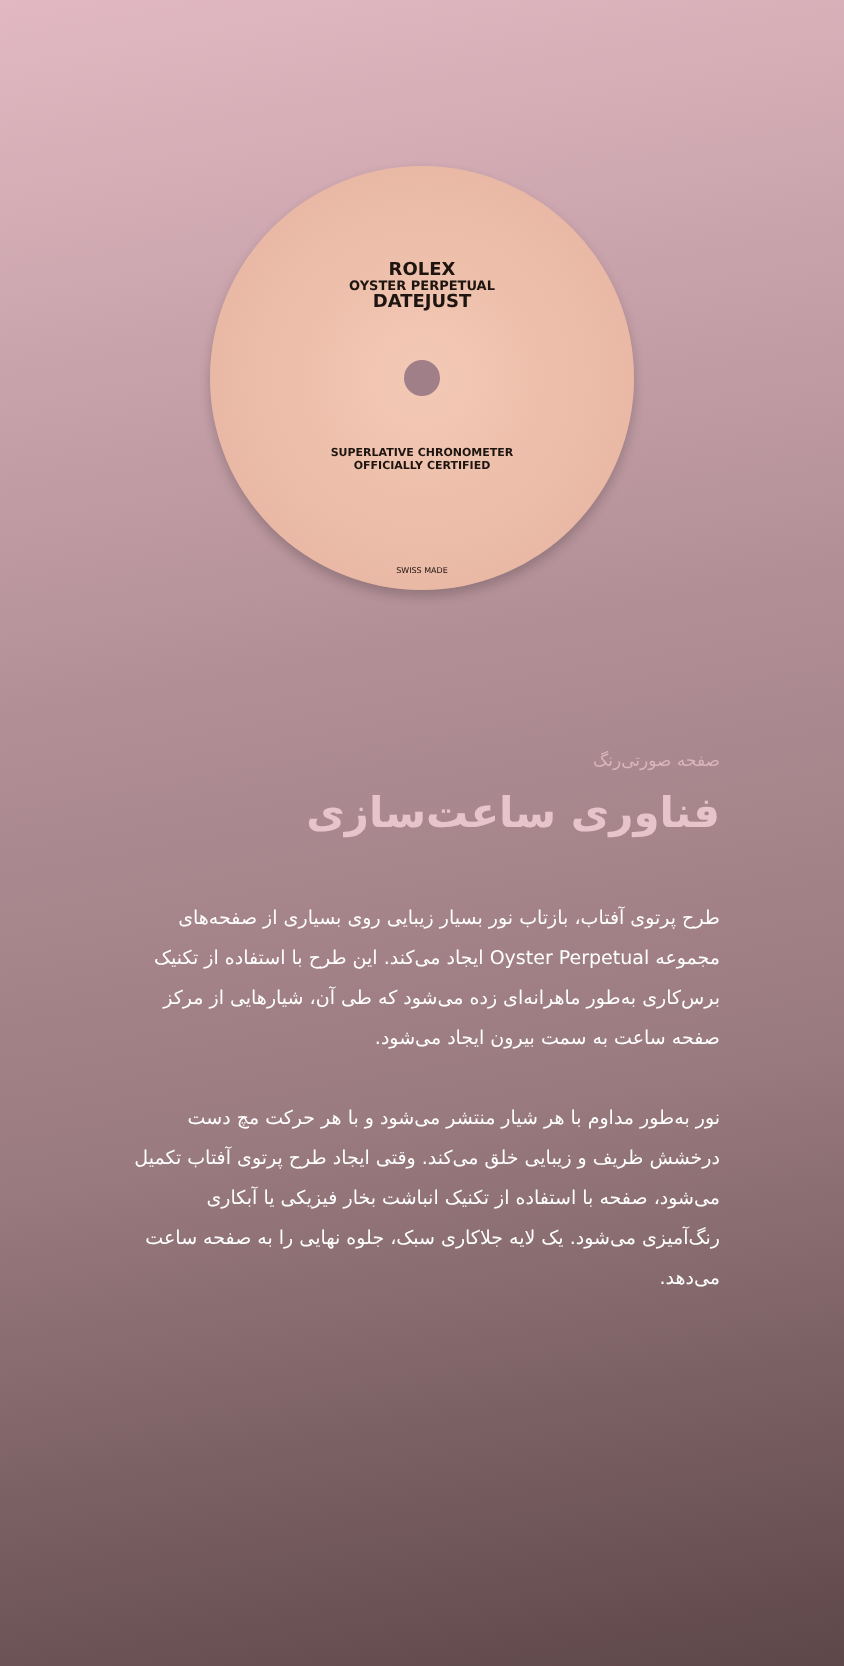ROLEX
OYSTER PERPETUAL
DATEJUST
SUPERLATIVE CHRONOMETER
OFFICIALLY CERTIFIED
SWISS MADE
صفحه صورتی‌رنگ
فناوری ساعت‌سازی
طرح پرتوی آفتاب، بازتاب نور بسیار زیبایی روی بسیاری از صفحه‌های مجموعه Oyster Perpetual ایجاد می‌کند. این طرح با استفاده از تکنیک برس‌کاری به‌طور ماهرانه‌ای زده می‌شود که طی آن، شیارهایی از مرکز صفحه ساعت به سمت بیرون ایجاد می‌شود.
نور به‌طور مداوم با هر شیار منتشر می‌شود و با هر حرکت مچ دست درخشش ظریف و زیبایی خلق می‌کند. وقتی ایجاد طرح پرتوی آفتاب تکمیل می‌شود، صفحه با استفاده از تکنیک انباشت بخار فیزیکی یا آبکاری رنگ‌آمیزی می‌شود. یک لایه جلاکاری سبک، جلوه نهایی را به صفحه ساعت می‌دهد.